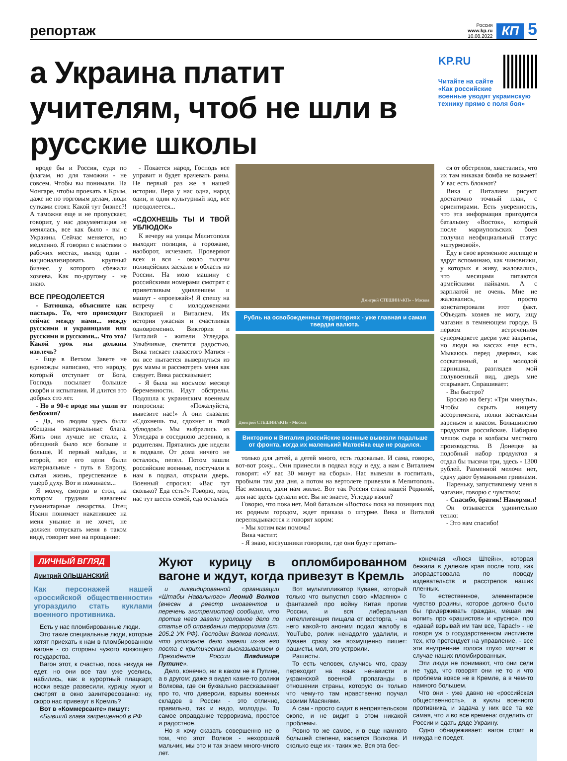репортаж Россия
www.kp.ru
10.08.2022 КП 5
а Украина платит учителям, чтоб не шли в русские школы
KP.RU
Читайте на сайте «Как российские военные уводят украинскую технику прямо с поля боя»
вроде бы и Россия, судя по флагам, но для таможни - не совсем. Чтобы вы понимали. На Чонгаре, чтобы проехать в Крым, даже не по торговым делам, люди сутками стоят. Какой тут бизнес?! А таможня еще и не пропускает, говорит, у нас документация не менялась, все как было - вы с Украины. Сейчас меняется, но медленно. Я говорил с властями о рабочих местах, выход один - национализировать крупный бизнес, у которого сбежали хозяева. Как по-другому - не знаю.
ВСЕ ПРЕОДОЛЕЕТСЯ
- Батюшка, объясните как пастырь. То, что происходит сейчас между нами... между русскими и украинцами или русскими и русскими... Что это? Какой урок мы должны извлечь?
- Еще в Ветхом Завете не единожды написано, что народу, который отступает от Бога, Господь посылает большие скорби и испытания. И длится это добрых сто лет.
- Но в 90-е вроде мы ушли от безбожия?
- Да, но людям здесь были обещаны материальные блага. Жить они лучше не стали, а обещаний было все больше и больше. И первый майдан, и второй, все его цели были материальные - путь в Европу, сытая жизнь, преуспевание в ущерб духу. Вот и пожинаем...
Я молчу, смотрю в стол, на котором грудами навалены гуманитарные лекарства. Отец Иоанн понимает накатившее на меня уныние и не хочет, не должен отпускать меня в таком виде, говорит мне на прощание:
- Покается народ, Господь все управит и будет врачевать раны. Не первый раз же в нашей истории. Вера у нас одна, народ один, и один культурный код, все преодолеется...
«СДОХНЕШЬ ТЫ И ТВОЙ УБЛЮДОК»
К вечеру на улицы Мелитополя выходит полиция, а горожане, наоборот, исчезают. Проверяют всех и вся - около тысячи полицейских заехали в область из России. На мою машину с российскими номерами смотрят с приветливым удивлением и машут - «проезжай»! Я спешу на встречу с молодожена­ми Викторией и Виталием. Их история ужасная и счастливая одновременно. Виктория и Виталий - жители Угледара. Улыбчивые, светятся радостью, Вика тискает глазастого Матвея - он все пытается вывернуться из рук мамы и рассмотреть меня как следует. Вика рассказывает:
- Я была на восьмом месяце беременности. Идут обстрелы. Подошла к украинским военным попросила: «По­жалуйста, вывезите нас!» А они сказали: «Сдохнешь ты, сдохнет и твой ублюдок!» Мы выбрались из Угледара в соседнюю деревню, к родителям. Прятались две недели в подвале. От дома ничего не осталось, пепел. Потом зашли российские военные, постучали к нам в подвал, открыли дверь. Военный спросил: «Вас тут сколько? Еда есть?» Говорю, мол, нас тут шесть семей, еда осталась
Дмитрий СТЕШИН/«КП» - Москва
Рубль на освобожденных территориях - уже главная и самая твердая валюта.
Дмитрий СТЕШИН/«КП» - Москва
Викторию и Виталия российские военные вывезли подальше от фронта, когда их маленький Матвейка еще не родился.
только для детей, а детей много, есть годовалые. И сама, говорю, вот-вот рожу... Они принесли в подвал воду и еду, а нам с Виталием говорят: «У вас 30 минут на сборы». Нас вывезли в госпиталь, пробыли там два дня, а потом на вертолете привезли в Мелитополь. Нас женили, дали нам жилье. Вот так Россия стала нашей Родиной, для нас здесь сделали все. Вы не знаете, Угледар взяли?
Говорю, что пока нет. Мой батальон «Восток» пока на позициях под их родным городом, ждет приказа о штурме. Вика и Виталий переглядываются и говорят хором:
- Мы хотим вам помочь!
Вика частит:
- Я знаю, вэсэушники говорили, где они будут прятать-
ся от обстрелов, хвастались, что их там никакая бомба не возьмет! У вас есть блокнот?
Вика с Виталием рисуют достаточно точный план, с ориентирами. Есть уверенность, что эта информация пригодится батальону «Восток», который после мариупольских боев получил неофициальный статус «штурмовой».
Еду в свое временное жилище и вдруг вспоминаю, как чиновники, у которых я живу, жаловались, что месяцами питаются армейскими пайками. А с зарплатой не очень. Мне не жаловались, просто констатировали этот факт. Объедать хозяев не могу, ищу магазин в темнеющем городе. В первом встреченном супермаркете двери уже закрыты, но люди на кассах еще есть. Мыкаюсь перед дверями, как сосватанный, и молодой парнишка, разглядев мой полувоенный вид, дверь мне открывает. Спрашивает:
- Вы быстро?
Бросаю на бегу: «Три минуты». Чтобы скрыть нищету ассортимента, полки заставлены вареньем и квасом. Большинство продуктов российские. Набираю мешок сыра и колбасы местного производства. В Донецке за подобный набор продуктов я отдал бы тысячи три, здесь - 1300 рублей. Разменной мелочи нет, сдачу дают бумажными гривнами.
Пареньку, запустившему меня в магазин, говорю с чувством:
- Спасибо, братик! Накормил!
Он отзывается удивительно тепло:
- Это вам спасибо!
ЛИЧНЫЙ ВГЛЯД
Дмитрий ОЛЬШАНСКИЙ
Как персонажей нашей «российской общественности» угораздило стать куклами военного противника.
Есть у нас пломбированные люди.
Это такие специальные люди, которые хотят приехать к нам в пломбированном вагоне - со стороны чужого воюющего государства.
Вагон этот, к счастью, пока никуда не едет, но они все там уже уселись, набились, как в курортный плацкарт, носки везде развесили, курицу жуют и смотрят в окно заинтересованно: ну, скоро нас привезут в Кремль?
Вот в «Коммерсанте» пишут:
«Бывший глава запрещенной в РФ
Жуют курицу в опломбированном вагоне и ждут, когда привезут в Кремль
и ликвидированной организации «Штабы Навального» Леонид Волков (внесен в реестр иноагентов и перечень экстремистов) сообщил, что против него завели уголовное дело по статье об оправдании терроризма (ст. 205.2 УК РФ). Господин Волков пояснил, что уголовное дело завели из-за его поста с критическим высказыванием о Президенте России Владимире Путине».
Дело, конечно, ни в каком не в Путине, а в другом: даже я видел какие-то ролики Волкова, где он буквально рассказывает про то, что диверсии, взрывы военных складов в России - это отлично, правильно, так и надо, молодцы. То самое оправдание терроризма, простое и радостное.
Но я хочу сказать совершенно не о том, что этот Волков - нехороший мальчик, мы это и так знаем много-много лет.
Вот мультипликатор Куваев, который только что выпустил свою «Масяню» с фантазией про войну Китая против России, и вся либеральная интеллигенция пищала от восторга, - на него какой-то аноним подал жалобу в YouTube, ролик ненадолго удалили, и Куваев сразу же возмущенно пишет: рашисты, мол, это устроили.
Рашисты.
То есть человек, случись что, сразу переходит на язык ненависти и украинской военной пропаганды в отношении страны, которую он только что чему-то там нравственно поучал своими Масянями.
А сам - просто сидит в неприятельском окопе, и не видит в этом никакой проблемы.
Ровно то же самое, и в еще намного большей степени, касается Волкова. И сколько еще их - таких же. Вся эта бес-
конечная «Люся Штейн», которая бежала в далекие края после того, как злорадствовала по поводу издевательств и расстрелов наших пленных.
То естественное, элементарное чувство родины, которое должно было бы придерживать граждан, мешая им вопить про «рашистов» и «русню», про «давай взрывай им там все, Тарас!» - не говоря уж о государственном инстинкте тех, кто претендует на управление, - все эти внутренние голоса глухо молчат в случае наших пломбированных.
Эти люди не понимают, что они сели не туда, что говорят они не то и что проблема вовсе не в Кремле, а в чем-то намного большем.
Что они - уже давно не «российская общественность», а куклы военного противника, и задача у них все та же самая, что и во все времена: отделить от России и сдать дяде Украину.
Одно обнадеживает: вагон стоит и никуда не поедет.